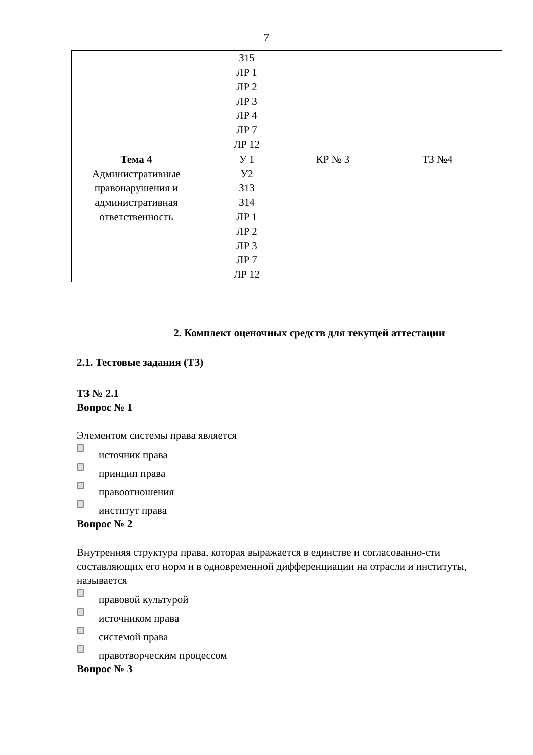7
| | З15 ЛР 1 ЛР 2 ЛР 3 ЛР 4 ЛР 7 ЛР 12 | | |
| Тема 4 Административные правонарушения и административная ответственность | У 1 У2 З13 З14 ЛР 1 ЛР 2 ЛР 3 ЛР 7 ЛР 12 | КР № 3 | ТЗ №4 |
2. Комплект оценочных средств для текущей аттестации
2.1. Тестовые задания (ТЗ)
ТЗ № 2.1
Вопрос № 1
Элементом системы права является
источник права
принцип права
правоотношения
институт права
Вопрос № 2
Внутренняя структура права, которая выражается в единстве и согласованно-сти составляющих его норм и в одновременной дифференциации на отрасли и институты, называется
правовой культурой
источником права
системой права
правотворческим процессом
Вопрос № 3